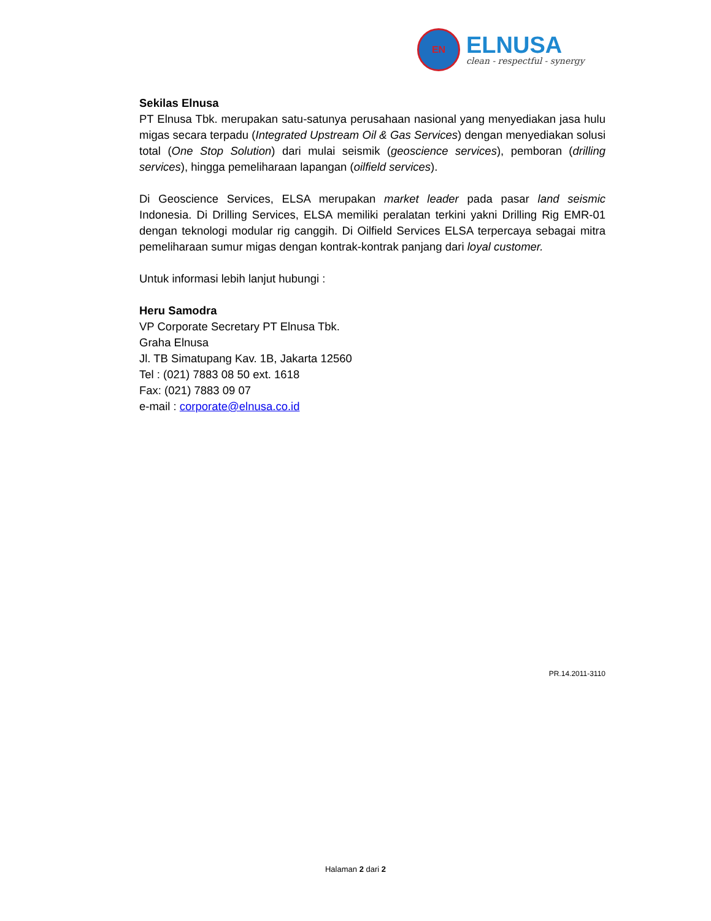EN
ELNUSA
clean - respectful - synergy
Sekilas Elnusa
PT Elnusa Tbk. merupakan satu-satunya perusahaan nasional yang menyediakan jasa hulu migas secara terpadu (Integrated Upstream Oil & Gas Services) dengan menyediakan solusi total (One Stop Solution) dari mulai seismik (geoscience services), pemboran (drilling services), hingga pemeliharaan lapangan (oilfield services).
Di Geoscience Services, ELSA merupakan market leader pada pasar land seismic Indonesia. Di Drilling Services, ELSA memiliki peralatan terkini yakni Drilling Rig EMR-01 dengan teknologi modular rig canggih. Di Oilfield Services ELSA terpercaya sebagai mitra pemeliharaan sumur migas dengan kontrak-kontrak panjang dari loyal customer.
Untuk informasi lebih lanjut hubungi :
Heru Samodra
VP Corporate Secretary PT Elnusa Tbk.
Graha Elnusa
Jl. TB Simatupang Kav. 1B, Jakarta 12560
Tel : (021) 7883 08 50 ext. 1618
Fax: (021) 7883 09 07
e-mail : corporate@elnusa.co.id
PR.14.2011-3110
Halaman 2 dari 2